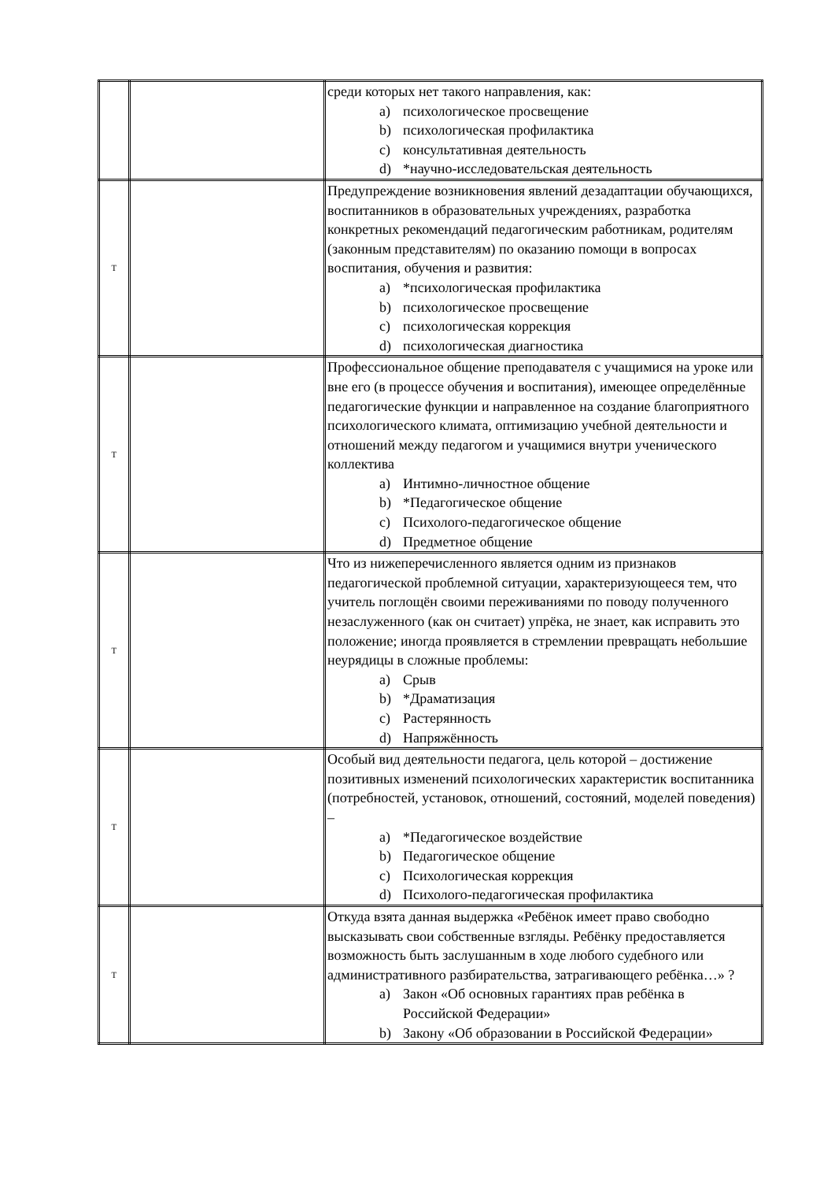| | | среди которых нет такого направления, как: a) психологическое просвещение b) психологическая профилактика c) консультативная деятельность d) *научно-исследовательская деятельность |
| Т | | Предупреждение возникновения явлений дезадаптации обучающихся, воспитанников в образовательных учреждениях, разработка конкретных рекомендаций педагогическим работникам, родителям (законным представителям) по оказанию помощи в вопросах воспитания, обучения и развития: a) *психологическая профилактика b) психологическое просвещение c) психологическая коррекция d) психологическая диагностика |
| Т | | Профессиональное общение преподавателя с учащимися на уроке или вне его (в процессе обучения и воспитания), имеющее определённые педагогические функции и направленное на создание благоприятного психологического климата, оптимизацию учебной деятельности и отношений между педагогом и учащимися внутри ученического коллектива a) Интимно-личностное общение b) *Педагогическое общение c) Психолого-педагогическое общение d) Предметное общение |
| Т | | Что из нижеперечисленного является одним из признаков педагогической проблемной ситуации, характеризующееся тем, что учитель поглощён своими переживаниями по поводу полученного незаслуженного (как он считает) упрёка, не знает, как исправить это положение; иногда проявляется в стремлении превращать небольшие неурядицы в сложные проблемы: a) Срыв b) *Драматизация c) Растерянность d) Напряжённость |
| Т | | Особый вид деятельности педагога, цель которой – достижение позитивных изменений психологических характеристик воспитанника (потребностей, установок, отношений, состояний, моделей поведения) – a) *Педагогическое воздействие b) Педагогическое общение c) Психологическая коррекция d) Психолого-педагогическая профилактика |
| Т | | Откуда взята данная выдержка «Ребёнок имеет право свободно высказывать свои собственные взгляды. Ребёнку предоставляется возможность быть заслушанным в ходе любого судебного или административного разбирательства, затрагивающего ребёнка…» ? a) Закон «Об основных гарантиях прав ребёнка в Российской Федерации» b) Закону «Об образовании в Российской Федерации» |